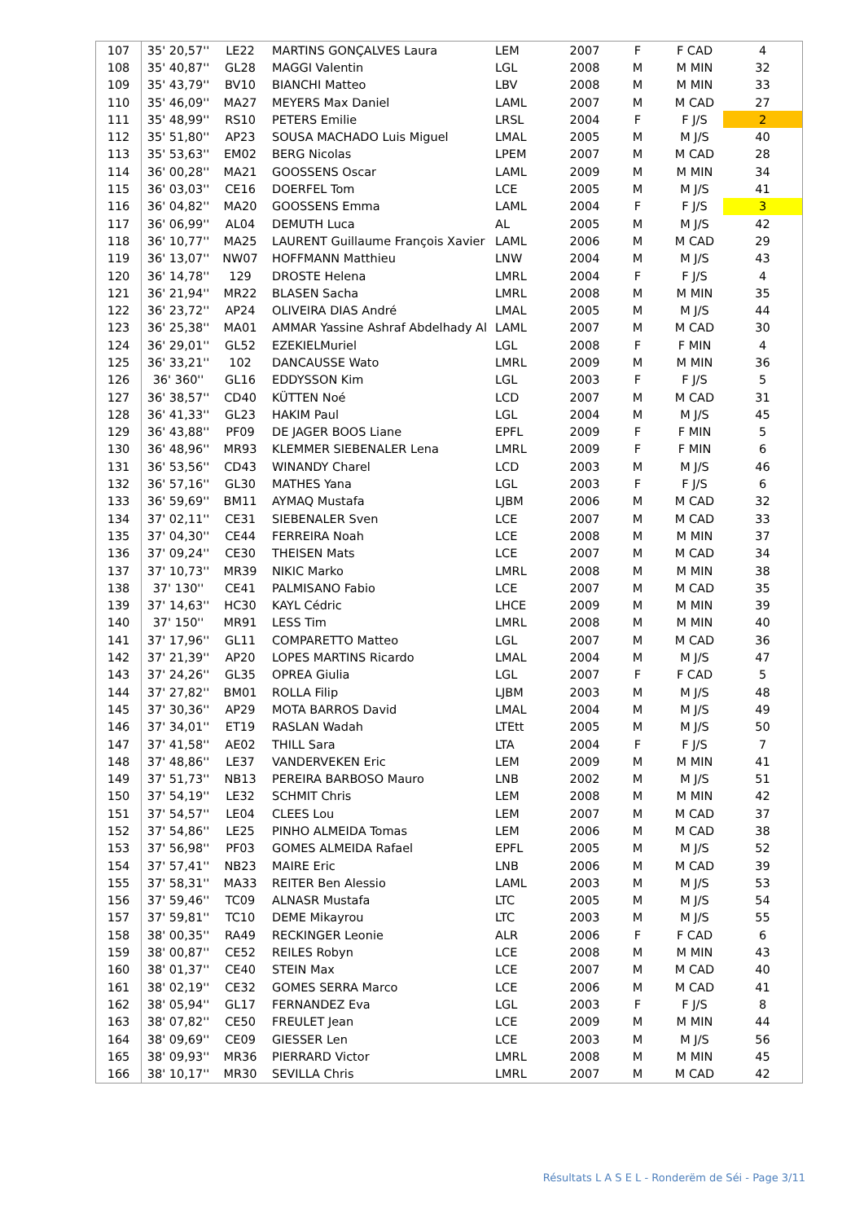| 107 | 35' 20,57'' | LE22 | MARTINS GONÇALVES Laura | LEM | 2007 | F | F CAD | 4 |
| 108 | 35' 40,87'' | GL28 | MAGGI Valentin | LGL | 2008 | M | M MIN | 32 |
| 109 | 35' 43,79'' | BV10 | BIANCHI Matteo | LBV | 2008 | M | M MIN | 33 |
| 110 | 35' 46,09'' | MA27 | MEYERS Max Daniel | LAML | 2007 | M | M CAD | 27 |
| 111 | 35' 48,99'' | RS10 | PETERS Emilie | LRSL | 2004 | F | F J/S | 2 |
| 112 | 35' 51,80'' | AP23 | SOUSA MACHADO Luis Miguel | LMAL | 2005 | M | M J/S | 40 |
| 113 | 35' 53,63'' | EM02 | BERG Nicolas | LPEM | 2007 | M | M CAD | 28 |
| 114 | 36' 00,28'' | MA21 | GOOSSENS Oscar | LAML | 2009 | M | M MIN | 34 |
| 115 | 36' 03,03'' | CE16 | DOERFEL Tom | LCE | 2005 | M | M J/S | 41 |
| 116 | 36' 04,82'' | MA20 | GOOSSENS Emma | LAML | 2004 | F | F J/S | 3 |
| 117 | 36' 06,99'' | AL04 | DEMUTH Luca | AL | 2005 | M | M J/S | 42 |
| 118 | 36' 10,77'' | MA25 | LAURENT Guillaume François Xavier | LAML | 2006 | M | M CAD | 29 |
| 119 | 36' 13,07'' | NW07 | HOFFMANN Matthieu | LNW | 2004 | M | M J/S | 43 |
| 120 | 36' 14,78'' | 129 | DROSTE Helena | LMRL | 2004 | F | F J/S | 4 |
| 121 | 36' 21,94'' | MR22 | BLASEN Sacha | LMRL | 2008 | M | M MIN | 35 |
| 122 | 36' 23,72'' | AP24 | OLIVEIRA DIAS André | LMAL | 2005 | M | M J/S | 44 |
| 123 | 36' 25,38'' | MA01 | AMMAR Yassine Ashraf Abdelhady Al | LAML | 2007 | M | M CAD | 30 |
| 124 | 36' 29,01'' | GL52 | EZEKIELMuriel | LGL | 2008 | F | F MIN | 4 |
| 125 | 36' 33,21'' | 102 | DANCAUSSE Wato | LMRL | 2009 | M | M MIN | 36 |
| 126 | 36' 360'' | GL16 | EDDYSSON Kim | LGL | 2003 | F | F J/S | 5 |
| 127 | 36' 38,57'' | CD40 | KÜTTEN Noé | LCD | 2007 | M | M CAD | 31 |
| 128 | 36' 41,33'' | GL23 | HAKIM Paul | LGL | 2004 | M | M J/S | 45 |
| 129 | 36' 43,88'' | PF09 | DE JAGER BOOS Liane | EPFL | 2009 | F | F MIN | 5 |
| 130 | 36' 48,96'' | MR93 | KLEMMER SIEBENALER Lena | LMRL | 2009 | F | F MIN | 6 |
| 131 | 36' 53,56'' | CD43 | WINANDY Charel | LCD | 2003 | M | M J/S | 46 |
| 132 | 36' 57,16'' | GL30 | MATHES Yana | LGL | 2003 | F | F J/S | 6 |
| 133 | 36' 59,69'' | BM11 | AYMAQ Mustafa | LJBM | 2006 | M | M CAD | 32 |
| 134 | 37' 02,11'' | CE31 | SIEBENALER Sven | LCE | 2007 | M | M CAD | 33 |
| 135 | 37' 04,30'' | CE44 | FERREIRA Noah | LCE | 2008 | M | M MIN | 37 |
| 136 | 37' 09,24'' | CE30 | THEISEN Mats | LCE | 2007 | M | M CAD | 34 |
| 137 | 37' 10,73'' | MR39 | NIKIC Marko | LMRL | 2008 | M | M MIN | 38 |
| 138 | 37' 130'' | CE41 | PALMISANO Fabio | LCE | 2007 | M | M CAD | 35 |
| 139 | 37' 14,63'' | HC30 | KAYL Cédric | LHCE | 2009 | M | M MIN | 39 |
| 140 | 37' 150'' | MR91 | LESS Tim | LMRL | 2008 | M | M MIN | 40 |
| 141 | 37' 17,96'' | GL11 | COMPARETTO Matteo | LGL | 2007 | M | M CAD | 36 |
| 142 | 37' 21,39'' | AP20 | LOPES MARTINS Ricardo | LMAL | 2004 | M | M J/S | 47 |
| 143 | 37' 24,26'' | GL35 | OPREA Giulia | LGL | 2007 | F | F CAD | 5 |
| 144 | 37' 27,82'' | BM01 | ROLLA Filip | LJBM | 2003 | M | M J/S | 48 |
| 145 | 37' 30,36'' | AP29 | MOTA BARROS David | LMAL | 2004 | M | M J/S | 49 |
| 146 | 37' 34,01'' | ET19 | RASLAN Wadah | LTEtt | 2005 | M | M J/S | 50 |
| 147 | 37' 41,58'' | AE02 | THILL Sara | LTA | 2004 | F | F J/S | 7 |
| 148 | 37' 48,86'' | LE37 | VANDERVEKEN Eric | LEM | 2009 | M | M MIN | 41 |
| 149 | 37' 51,73'' | NB13 | PEREIRA BARBOSO Mauro | LNB | 2002 | M | M J/S | 51 |
| 150 | 37' 54,19'' | LE32 | SCHMIT Chris | LEM | 2008 | M | M MIN | 42 |
| 151 | 37' 54,57'' | LE04 | CLEES Lou | LEM | 2007 | M | M CAD | 37 |
| 152 | 37' 54,86'' | LE25 | PINHO ALMEIDA Tomas | LEM | 2006 | M | M CAD | 38 |
| 153 | 37' 56,98'' | PF03 | GOMES ALMEIDA Rafael | EPFL | 2005 | M | M J/S | 52 |
| 154 | 37' 57,41'' | NB23 | MAIRE Eric | LNB | 2006 | M | M CAD | 39 |
| 155 | 37' 58,31'' | MA33 | REITER Ben Alessio | LAML | 2003 | M | M J/S | 53 |
| 156 | 37' 59,46'' | TC09 | ALNASR Mustafa | LTC | 2005 | M | M J/S | 54 |
| 157 | 37' 59,81'' | TC10 | DEME Mikayrou | LTC | 2003 | M | M J/S | 55 |
| 158 | 38' 00,35'' | RA49 | RECKINGER Leonie | ALR | 2006 | F | F CAD | 6 |
| 159 | 38' 00,87'' | CE52 | REILES Robyn | LCE | 2008 | M | M MIN | 43 |
| 160 | 38' 01,37'' | CE40 | STEIN Max | LCE | 2007 | M | M CAD | 40 |
| 161 | 38' 02,19'' | CE32 | GOMES SERRA Marco | LCE | 2006 | M | M CAD | 41 |
| 162 | 38' 05,94'' | GL17 | FERNANDEZ Eva | LGL | 2003 | F | F J/S | 8 |
| 163 | 38' 07,82'' | CE50 | FREULET Jean | LCE | 2009 | M | M MIN | 44 |
| 164 | 38' 09,69'' | CE09 | GIESSER Len | LCE | 2003 | M | M J/S | 56 |
| 165 | 38' 09,93'' | MR36 | PIERRARD Victor | LMRL | 2008 | M | M MIN | 45 |
| 166 | 38' 10,17'' | MR30 | SEVILLA Chris | LMRL | 2007 | M | M CAD | 42 |
Résultats L A S E L - Ronderëm de Séi - Page 3/11